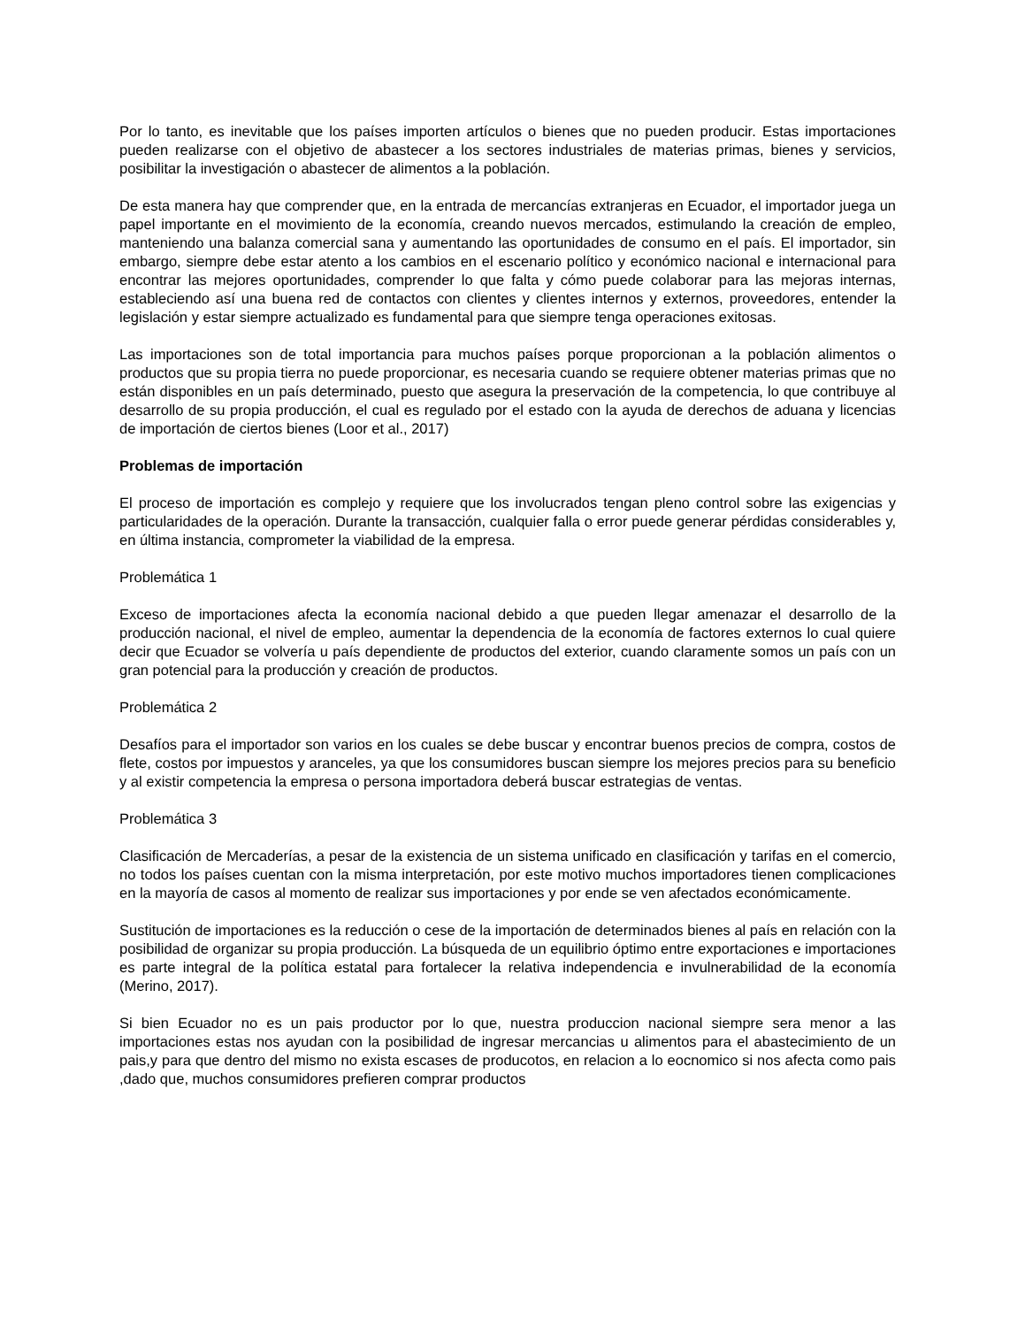Por lo tanto, es inevitable que los países importen artículos o bienes que no pueden producir. Estas importaciones pueden realizarse con el objetivo de abastecer a los sectores industriales de materias primas, bienes y servicios, posibilitar la investigación o abastecer de alimentos a la población.
De esta manera hay que comprender que, en la entrada de mercancías extranjeras en Ecuador, el importador juega un papel importante en el movimiento de la economía, creando nuevos mercados, estimulando la creación de empleo, manteniendo una balanza comercial sana y aumentando las oportunidades de consumo en el país. El importador, sin embargo, siempre debe estar atento a los cambios en el escenario político y económico nacional e internacional para encontrar las mejores oportunidades, comprender lo que falta y cómo puede colaborar para las mejoras internas, estableciendo así una buena red de contactos con clientes y clientes internos y externos, proveedores, entender la legislación y estar siempre actualizado es fundamental para que siempre tenga operaciones exitosas.
Las importaciones son de total importancia para muchos países porque proporcionan a la población alimentos o productos que su propia tierra no puede proporcionar, es necesaria cuando se requiere obtener materias primas que no están disponibles en un país determinado, puesto que asegura la preservación de la competencia, lo que contribuye al desarrollo de su propia producción, el cual es regulado por el estado con la ayuda de derechos de aduana y licencias de importación de ciertos bienes (Loor et al., 2017)
Problemas de importación
El proceso de importación es complejo y requiere que los involucrados tengan pleno control sobre las exigencias y particularidades de la operación. Durante la transacción, cualquier falla o error puede generar pérdidas considerables y, en última instancia, comprometer la viabilidad de la empresa.
Problemática 1
Exceso de importaciones afecta la economía nacional debido a que pueden llegar amenazar el desarrollo de la producción nacional, el nivel de empleo, aumentar la dependencia de la economía de factores externos lo cual quiere decir que Ecuador se volvería u país dependiente de productos del exterior, cuando claramente somos un país con un gran potencial para la producción y creación de productos.
Problemática 2
Desafíos para el importador son varios en los cuales se debe buscar y encontrar buenos precios de compra, costos de flete, costos por impuestos y aranceles, ya que los consumidores buscan siempre los mejores precios para su beneficio y al existir competencia la empresa o persona importadora deberá buscar estrategias de ventas.
Problemática 3
Clasificación de Mercaderías, a pesar de la existencia de un sistema unificado en clasificación y tarifas en el comercio, no todos los países cuentan con la misma interpretación, por este motivo muchos importadores tienen complicaciones en la mayoría de casos al momento de realizar sus importaciones y por ende se ven afectados económicamente.
Sustitución de importaciones es la reducción o cese de la importación de determinados bienes al país en relación con la posibilidad de organizar su propia producción. La búsqueda de un equilibrio óptimo entre exportaciones e importaciones es parte integral de la política estatal para fortalecer la relativa independencia e invulnerabilidad de la economía (Merino, 2017).
Si bien Ecuador no es un pais productor por lo que, nuestra produccion nacional siempre sera menor a las importaciones estas nos ayudan con la posibilidad de ingresar mercancias u alimentos para el abastecimiento de un pais,y para que dentro del mismo no exista escases de producotos, en relacion a lo eocnomico si nos afecta como pais ,dado que, muchos consumidores prefieren comprar productos